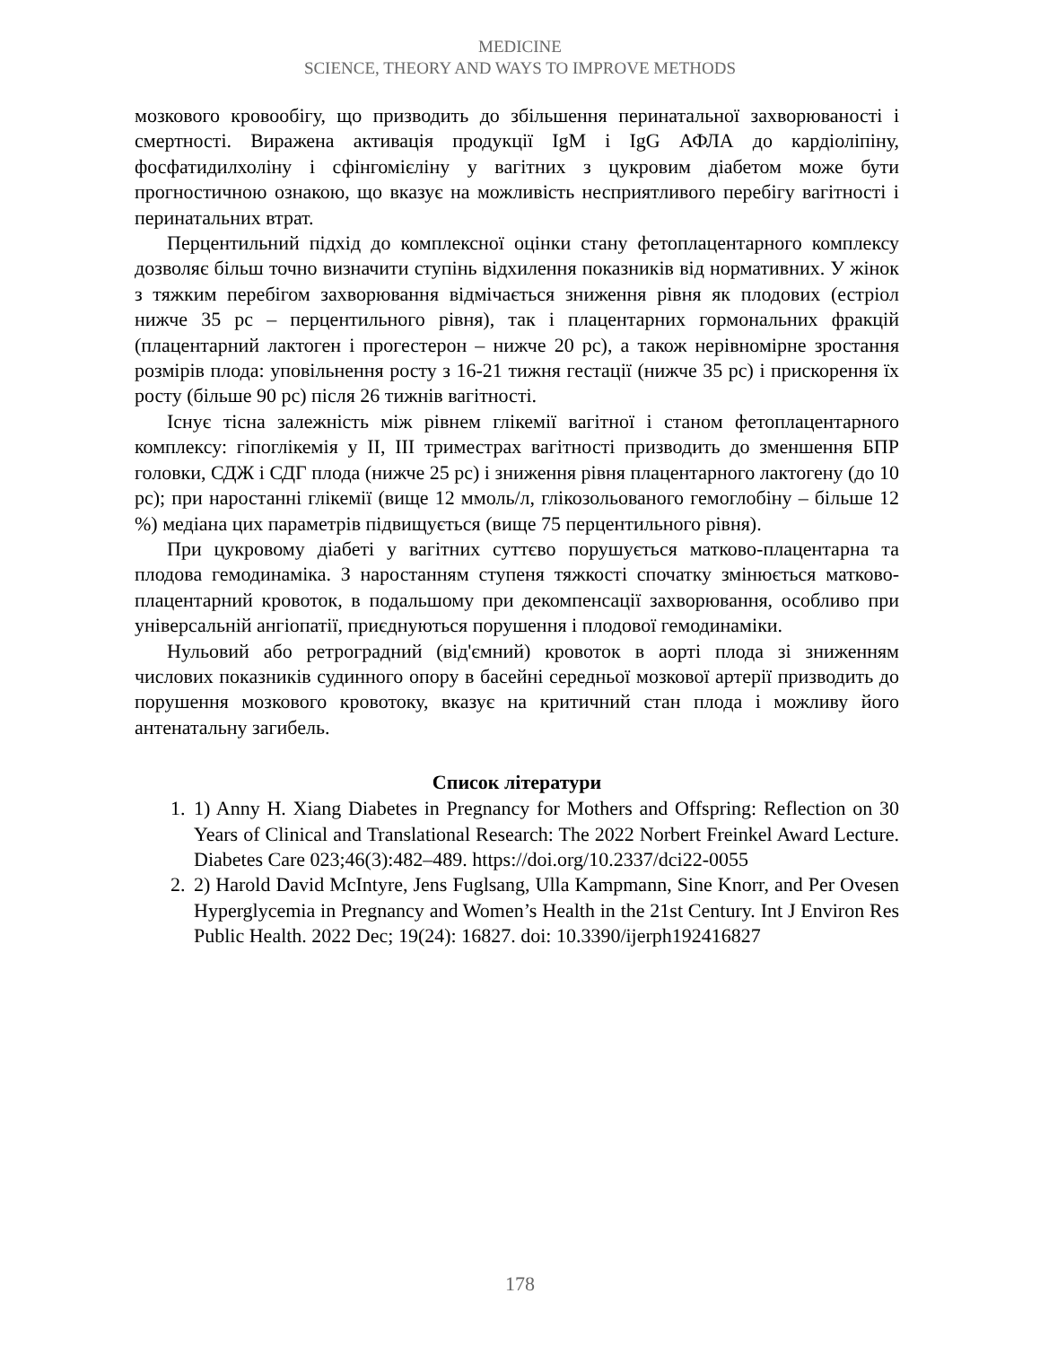MEDICINE
SCIENCE, THEORY AND WAYS TO IMPROVE METHODS
мозкового кровообігу, що призводить до збільшення перинатальної захворюваності і смертності. Виражена активація продукції IgM і IgG АФЛА до кардіоліпіну, фосфатидилхоліну і сфінгомієліну у вагітних з цукровим діабетом може бути прогностичною ознакою, що вказує на можливість несприятливого перебігу вагітності і перинатальних втрат.
Перцентильний підхід до комплексної оцінки стану фетоплацентарного комплексу дозволяє більш точно визначити ступінь відхилення показників від нормативних. У жінок з тяжким перебігом захворювання відмічається зниження рівня як плодових (естріол нижче 35 рс – перцентильного рівня), так і плацентарних гормональних фракцій (плацентарний лактоген і прогестерон – нижче 20 рс), а також нерівномірне зростання розмірів плода: уповільнення росту з 16-21 тижня гестації (нижче 35 рс) і прискорення їх росту (більше 90 рс) після 26 тижнів вагітності.
Існує тісна залежність між рівнем глікемії вагітної і станом фетоплацентарного комплексу: гіпоглікемія у ІІ, ІІІ триместрах вагітності призводить до зменшення БПР головки, СДЖ і СДГ плода (нижче 25 рс) і зниження рівня плацентарного лактогену (до 10 рс); при наростанні глікемії (вище 12 ммоль/л, глікозольованого гемоглобіну – більше 12 %) медіана цих параметрів підвищується (вище 75 перцентильного рівня).
При цукровому діабеті у вагітних суттєво порушується матково-плацентарна та плодова гемодинаміка. З наростанням ступеня тяжкості спочатку змінюється матково-плацентарний кровоток, в подальшому при декомпенсації захворювання, особливо при універсальній ангіопатії, приєднуються порушення і плодової гемодинаміки.
Нульовий або ретроградний (від'ємний) кровоток в аорті плода зі зниженням числових показників судинного опору в басейні середньої мозкової артерії призводить до порушення мозкового кровотоку, вказує на критичний стан плода і можливу його антенатальну загибель.
Список літератури
1. 1) Anny H. Xiang Diabetes in Pregnancy for Mothers and Offspring: Reflection on 30 Years of Clinical and Translational Research: The 2022 Norbert Freinkel Award Lecture. Diabetes Care 023;46(3):482–489. https://doi.org/10.2337/dci22-0055
2. 2) Harold David McIntyre, Jens Fuglsang, Ulla Kampmann, Sine Knorr, and Per Ovesen Hyperglycemia in Pregnancy and Women’s Health in the 21st Century. Int J Environ Res Public Health. 2022 Dec; 19(24): 16827. doi: 10.3390/ijerph192416827
178